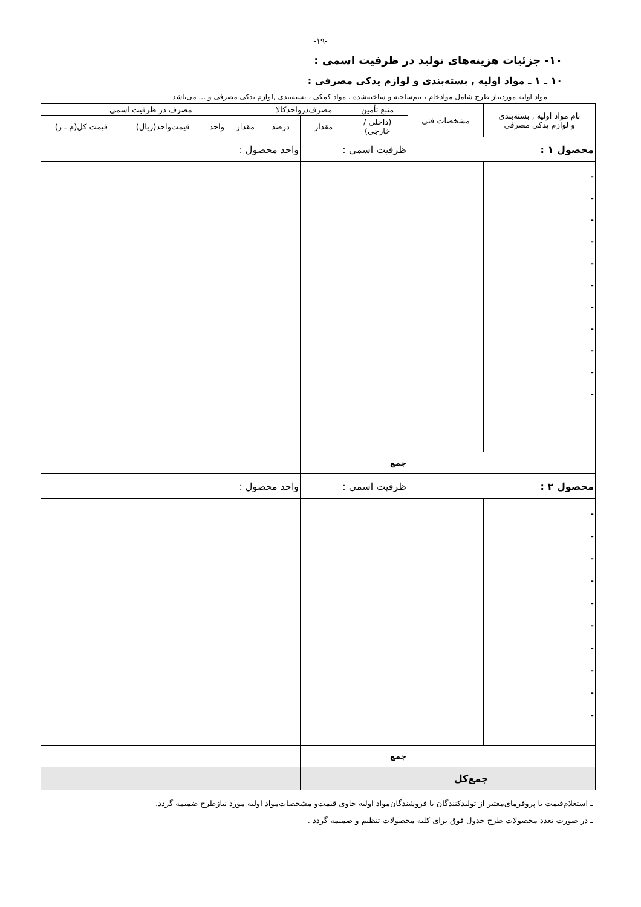-۱۹-
۱۰- جزئیات هزینه‌های تولید در ظرفیت اسمی :
۱۰ ـ ۱ ـ مواد اولیه , بسته‌بندی و لوازم یدکی مصرفی :
مواد اولیه موردنیاز طرح شامل موادخام ، نیم‌ساخته و ساخته‌شده ، مواد کمکی ، بسته‌بندی ,لوازم یدکی مصرفی و ... می‌باشد
| نام مواد اولیه , بسته‌بندی و لوازم یدکی مصرفی | مشخصات فنی | منبع تأمین | مصرف‌درواحدکالا | | مصرف در ظرفیت اسمی | | | |
| --- | --- | --- | --- | --- | --- | --- | --- | --- |
| | | (داخلی / خارجی) | مقدار | درصد | مقدار | واحد | قیمت‌واحد(ریال) | قیمت کل(م ـ ر) |
| محصول ۱ : | | ظرفیت اسمی : | | واحد محصول : | | | | |
| - - - - - - - - - - - | | | | | | | | |
| | | جمع | | | | | | |
| محصول ۲ : | | ظرفیت اسمی : | | واحد محصول : | | | | |
| - - - - - - - - - - | | | | | | | | |
| | | جمع | | | | | | |
| جمع‌کل | | | | | | | | |
ـ استعلام‌قیمت یا پروفرمای‌معتبر از تولیدکنندگان یا فروشندگان‌مواد اولیه حاوی قیمت‌و مشخصات‌مواد اولیه مورد نیازطرح ضمیمه گردد.
ـ در صورت تعدد محصولات طرح جدول فوق برای کلیه محصولات تنظیم و ضمیمه گردد .